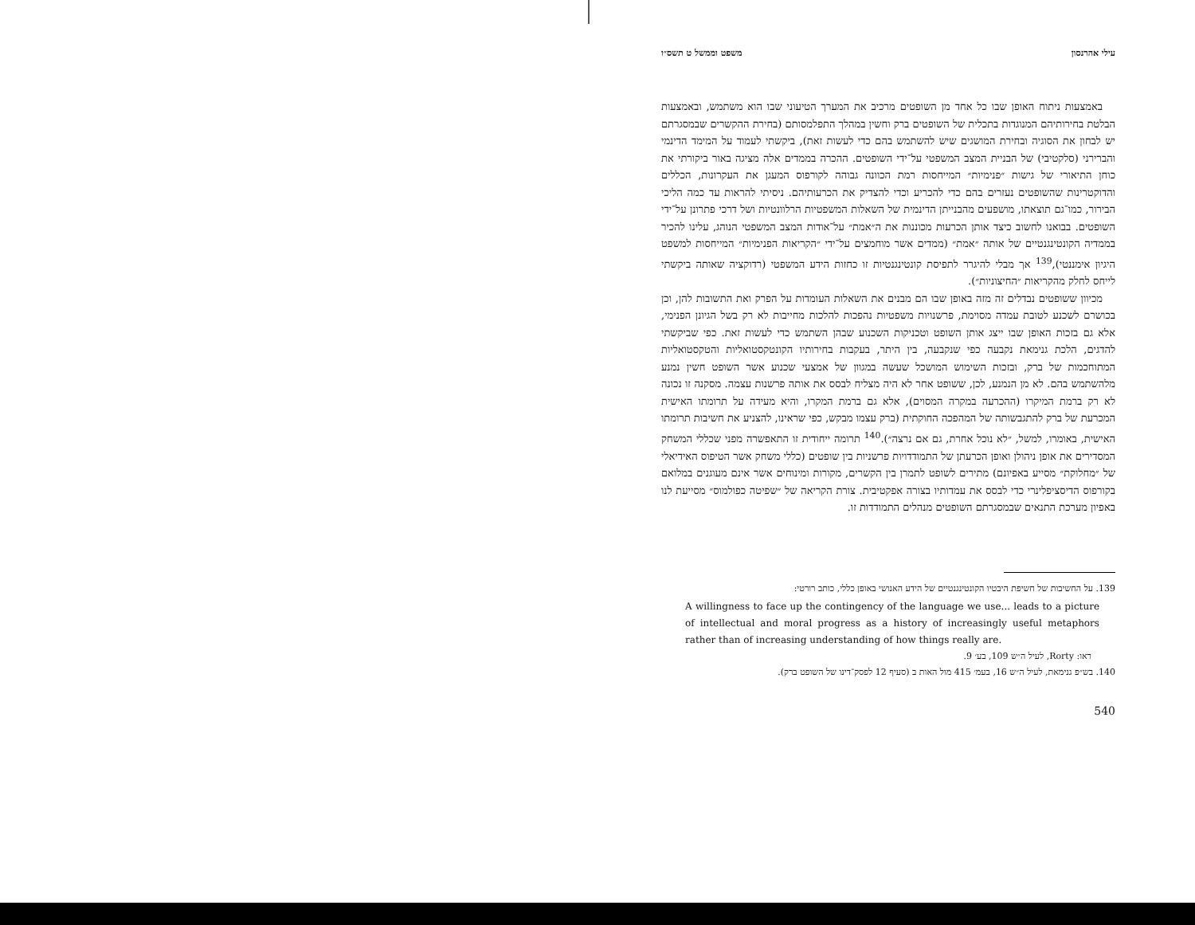עילי אהרנסון משפט וממשל ט תשס״ו
באמצעות ניתוח האופן שבו כל אחד מן השופטים מרכיב את המערך הטיעוני שבו הוא משתמש, ובאמצעות הבלטת בחירותיהם המנוגדות בתכלית של השופטים ברק וחשין במהלך התפלמסותם (בחירת ההקשרים שבמסגרתם יש לבחון את הסוגיה ובחירת המושגים שיש להשתמש בהם כדי לעשות זאת), ביקשתי לעמוד על המימד הדינמי והברירני (סלקטיבי) של הבניית המצב המשפטי על־ידי השופטים. ההכרה בממדים אלה מציגה באור ביקורתי את כוחן התיאורי של גישות ״פנימיות״ המייחסות רמת הכוונה גבוהה לקורפוס המעגן את העקרונות, הכללים והדוקטרינות שהשופטים נעזרים בהם כדי להכריע וכדי להצדיק את הכרעותיהם. ניסיתי להראות עד כמה הליכי הבירור, כמו־גם תוצאתו, מושפעים מהבנייתן הדינמית של השאלות המשפטיות הרלוונטיות ושל דרכי פתרונן על־ידי השופטים. בבואנו לחשוב כיצד אותן הכרעות מכוננות את ה״אמת״ על־אודות המצב המשפטי הנוהג, עלינו להכיר בממדיה הקונטינגנטיים של אותה ״אמת״ (ממדים אשר מוחמצים על־ידי ״הקריאות הפנימיות״ המייחסות למשפט היגיון אימננטי),<sup>139</sup> אך מבלי להיגרר לתפיסת קונטינגנטיות זו כחזות הידע המשפטי (רדוקציה שאותה ביקשתי לייחס לחלק מהקריאות ״החיצוניות״).
מכיוון ששופטים נבדלים זה מזה באופן שבו הם מבנים את השאלות העומדות על הפרק ואת התשובות להן, וכן בכושרם לשכנע לטובת עמדה מסוימת, פרשנויות משפטיות נהפכות להלכות מחייבות לא רק בשל הגיונן הפנימי, אלא גם בזכות האופן שבו ייצג אותן השופט וטכניקות השכנוע שבהן השתמש כדי לעשות זאת. כפי שביקשתי להדגים, הלכת גנימאת נקבעה כפי שנקבעה, בין היתר, בעקבות בחירותיו הקונטקסטואליות והטקסטואליות המתוחכמות של ברק, ובזכות השימוש המושכל שעשה במגוון של אמצעי שכנוע אשר השופט חשין נמנע מלהשתמש בהם. לא מן הנמנע, לכן, ששופט אחר לא היה מצליח לבסס את אותה פרשנות עצמה. מסקנה זו נכונה לא רק ברמת המיקרו (ההכרעה במקרה המסוים), אלא גם ברמת המקרו, והיא מעידה על תרומתו האישית המכרעת של ברק להתגבשותה של המהפכה החוקתית (ברק עצמו מבקש, כפי שראינו, להצניע את חשיבות תרומתו האישית, באומרו, למשל, ״לא נוכל אחרת, גם אם נרצה״).<sup>140</sup> תרומה ייחודית זו התאפשרה מפני שכללי המשחק המסדירים את אופן ניהולן ואופן הכרעתן של התמודדויות פרשניות בין שופטים (כללי משחק אשר הטיפוס האידיאלי של ״מחלוקת״ מסייע באפיונם) מתירים לשופט לתמרן בין הקשרים, מקורות ומינוחים אשר אינם מעוגנים במלואם בקורפוס הדיסציפלינרי כדי לבסס את עמדותיו בצורה אפקטיבית. צורת הקריאה של ״שפיטה כפולמוס״ מסייעת לנו באפיון מערכת התנאים שבמסגרתם השופטים מנהלים התמודדות זו.
139. על החשיבות של חשיפת היבטיו הקונטינגנטיים של הידע האנושי באופן כללי, כותב רורטי:
A willingness to face up the contingency of the language we use... leads to a picture of intellectual and moral progress as a history of increasingly useful metaphors rather than of increasing understanding of how things really are.
ראו: Rorty, לעיל ה״ש 109, בע׳ 9.
140. בש״פ גנימאת, לעיל ה״ש 16, בעמ׳ 415 מול האות ב (סעיף 12 לפסק־דינו של השופט ברק).
540